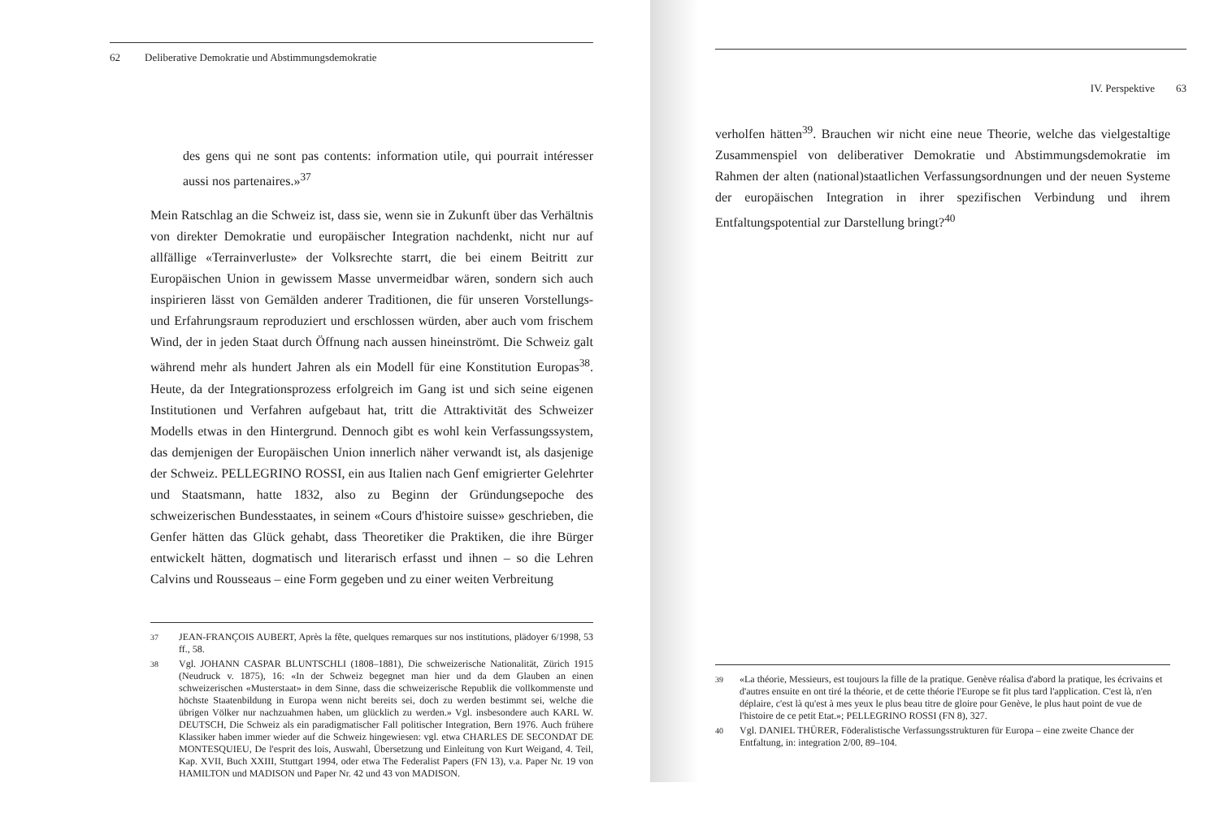62 Deliberative Demokratie und Abstimmungsdemokratie
des gens qui ne sont pas contents: information utile, qui pourrait intéresser aussi nos partenaires.»<sup>37</sup>
Mein Ratschlag an die Schweiz ist, dass sie, wenn sie in Zukunft über das Verhältnis von direkter Demokratie und europäischer Integration nachdenkt, nicht nur auf allfällige «Terrainverluste» der Volksrechte starrt, die bei einem Beitritt zur Europäischen Union in gewissem Masse unvermeidbar wären, sondern sich auch inspirieren lässt von Gemälden anderer Traditionen, die für unseren Vorstellungs- und Erfahrungsraum reproduziert und erschlossen würden, aber auch vom frischem Wind, der in jeden Staat durch Öffnung nach aussen hineinströmt. Die Schweiz galt während mehr als hundert Jahren als ein Modell für eine Konstitution Europas<sup>38</sup>. Heute, da der Integrationsprozess erfolgreich im Gang ist und sich seine eigenen Institutionen und Verfahren aufgebaut hat, tritt die Attraktivität des Schweizer Modells etwas in den Hintergrund. Dennoch gibt es wohl kein Verfassungssystem, das demjenigen der Europäischen Union innerlich näher verwandt ist, als dasjenige der Schweiz. PELLEGRINO ROSSI, ein aus Italien nach Genf emigrierter Gelehrter und Staatsmann, hatte 1832, also zu Beginn der Gründungsepoche des schweizerischen Bundesstaates, in seinem «Cours d'histoire suisse» geschrieben, die Genfer hätten das Glück gehabt, dass Theoretiker die Praktiken, die ihre Bürger entwickelt hätten, dogmatisch und literarisch erfasst und ihnen – so die Lehren Calvins und Rousseaus – eine Form gegeben und zu einer weiten Verbreitung
<sup>37</sup> JEAN-FRANÇOIS AUBERT, Après la fête, quelques remarques sur nos institutions, plädoyer 6/1998, 53 ff., 58.
<sup>38</sup> Vgl. JOHANN CASPAR BLUNTSCHLI (1808–1881), Die schweizerische Nationalität, Zürich 1915 (Neudruck v. 1875), 16: «In der Schweiz begegnet man hier und da dem Glauben an einen schweizerischen «Musterstaat» in dem Sinne, dass die schweizerische Republik die vollkommenste und höchste Staatenbildung in Europa wenn nicht bereits sei, doch zu werden bestimmt sei, welche die übrigen Völker nur nachzuahmen haben, um glücklich zu werden.» Vgl. insbesondere auch KARL W. DEUTSCH, Die Schweiz als ein paradigmatischer Fall politischer Integration, Bern 1976. Auch frühere Klassiker haben immer wieder auf die Schweiz hingewiesen: vgl. etwa CHARLES DE SECONDAT DE MONTESQUIEU, De l'esprit des lois, Auswahl, Übersetzung und Einleitung von Kurt Weigand, 4. Teil, Kap. XVII, Buch XXIII, Stuttgart 1994, oder etwa The Federalist Papers (FN 13), v.a. Paper Nr. 19 von HAMILTON und MADISON und Paper Nr. 42 und 43 von MADISON.
IV. Perspektive 63
verholfen hätten<sup>39</sup>. Brauchen wir nicht eine neue Theorie, welche das vielgestaltige Zusammenspiel von deliberativer Demokratie und Abstimmungsdemokratie im Rahmen der alten (national)staatlichen Verfassungsordnungen und der neuen Systeme der europäischen Integration in ihrer spezifischen Verbindung und ihrem Entfaltungspotential zur Darstellung bringt?<sup>40</sup>
<sup>39</sup> «La théorie, Messieurs, est toujours la fille de la pratique. Genève réalisa d'abord la pratique, les écrivains et d'autres ensuite en ont tiré la théorie, et de cette théorie l'Europe se fit plus tard l'application. C'est là, n'en déplaire, c'est là qu'est à mes yeux le plus beau titre de gloire pour Genève, le plus haut point de vue de l'histoire de ce petit Etat.»; PELLEGRINO ROSSI (FN 8), 327.
<sup>40</sup> Vgl. DANIEL THÜRER, Föderalistische Verfassungsstrukturen für Europa – eine zweite Chance der Entfaltung, in: integration 2/00, 89–104.